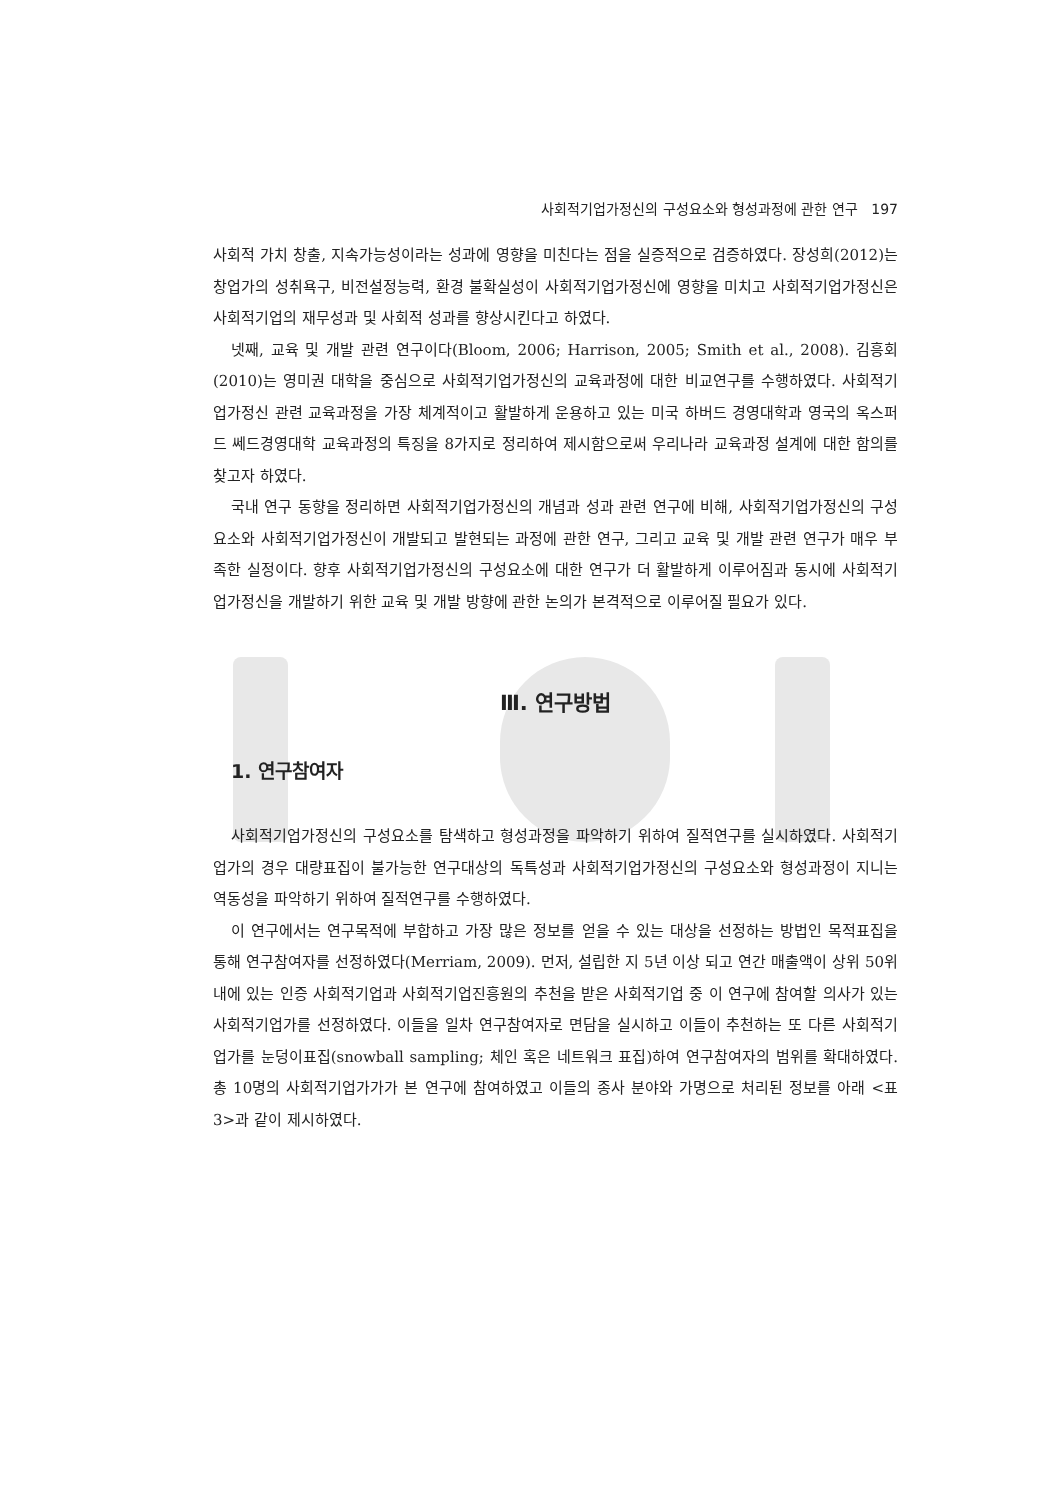사회적기업가정신의 구성요소와 형성과정에 관한 연구 197
사회적 가치 창출, 지속가능성이라는 성과에 영향을 미친다는 점을 실증적으로 검증하였다. 장성희(2012)는 창업가의 성취욕구, 비전설정능력, 환경 불확실성이 사회적기업가정신에 영향을 미치고 사회적기업가정신은 사회적기업의 재무성과 및 사회적 성과를 향상시킨다고 하였다.
넷째, 교육 및 개발 관련 연구이다(Bloom, 2006; Harrison, 2005; Smith et al., 2008). 김흥회(2010)는 영미권 대학을 중심으로 사회적기업가정신의 교육과정에 대한 비교연구를 수행하였다. 사회적기업가정신 관련 교육과정을 가장 체계적이고 활발하게 운용하고 있는 미국 하버드 경영대학과 영국의 옥스퍼드 쎄드경영대학 교육과정의 특징을 8가지로 정리하여 제시함으로써 우리나라 교육과정 설계에 대한 함의를 찾고자 하였다.
국내 연구 동향을 정리하면 사회적기업가정신의 개념과 성과 관련 연구에 비해, 사회적기업가정신의 구성요소와 사회적기업가정신이 개발되고 발현되는 과정에 관한 연구, 그리고 교육 및 개발 관련 연구가 매우 부족한 실정이다. 향후 사회적기업가정신의 구성요소에 대한 연구가 더 활발하게 이루어짐과 동시에 사회적기업가정신을 개발하기 위한 교육 및 개발 방향에 관한 논의가 본격적으로 이루어질 필요가 있다.
Ⅲ. 연구방법
1. 연구참여자
사회적기업가정신의 구성요소를 탐색하고 형성과정을 파악하기 위하여 질적연구를 실시하였다. 사회적기업가의 경우 대량표집이 불가능한 연구대상의 독특성과 사회적기업가정신의 구성요소와 형성과정이 지니는 역동성을 파악하기 위하여 질적연구를 수행하였다.
이 연구에서는 연구목적에 부합하고 가장 많은 정보를 얻을 수 있는 대상을 선정하는 방법인 목적표집을 통해 연구참여자를 선정하였다(Merriam, 2009). 먼저, 설립한 지 5년 이상 되고 연간 매출액이 상위 50위 내에 있는 인증 사회적기업과 사회적기업진흥원의 추천을 받은 사회적기업 중 이 연구에 참여할 의사가 있는 사회적기업가를 선정하였다. 이들을 일차 연구참여자로 면담을 실시하고 이들이 추천하는 또 다른 사회적기업가를 눈덩이표집(snowball sampling; 체인 혹은 네트워크 표집)하여 연구참여자의 범위를 확대하였다. 총 10명의 사회적기업가가가 본 연구에 참여하였고 이들의 종사 분야와 가명으로 처리된 정보를 아래 <표 3>과 같이 제시하였다.